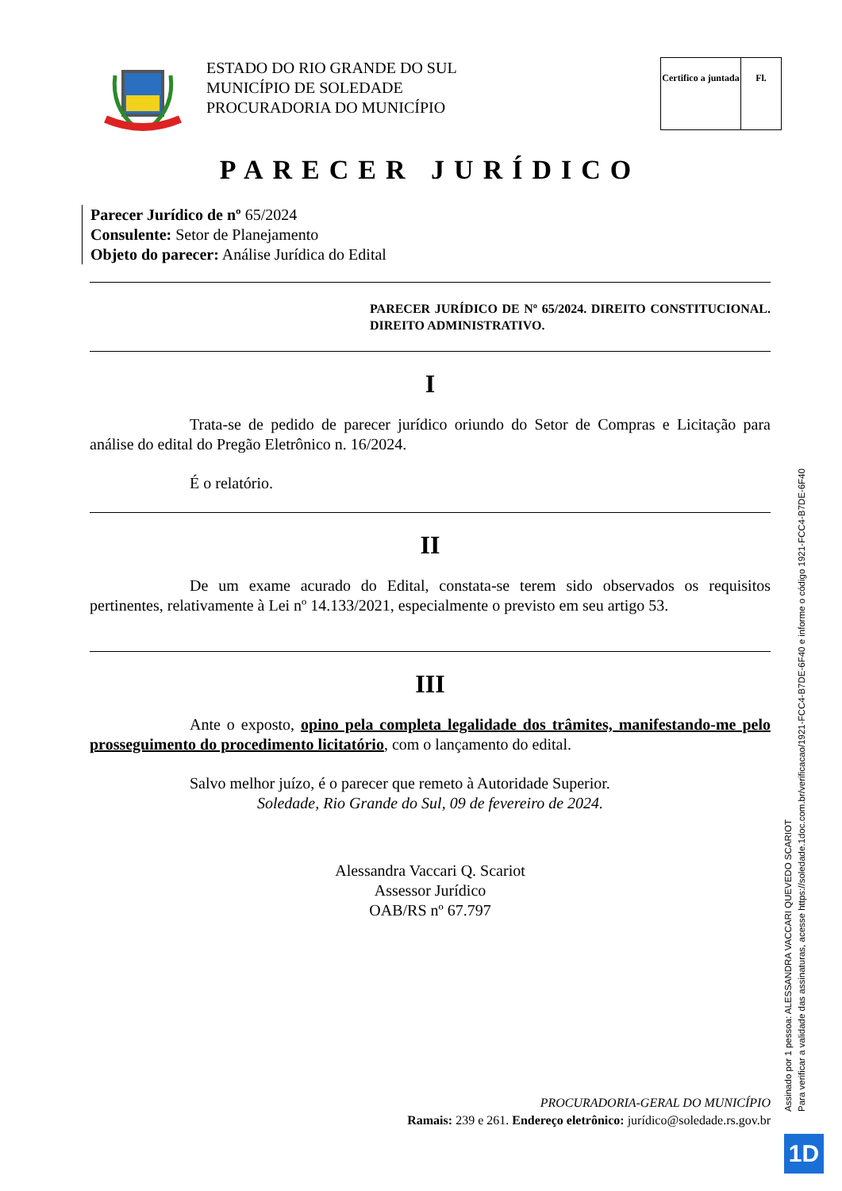ESTADO DO RIO GRANDE DO SUL
MUNICÍPIO DE SOLEDADE
PROCURADORIA DO MUNICÍPIO
Certifico a juntada
Fl.
PARECER JURÍDICO
Parecer Jurídico de nº 65/2024
Consulente: Setor de Planejamento
Objeto do parecer: Análise Jurídica do Edital
PARECER JURÍDICO DE Nº 65/2024. DIREITO CONSTITUCIONAL. DIREITO ADMINISTRATIVO.
I
Trata-se de pedido de parecer jurídico oriundo do Setor de Compras e Licitação para análise do edital do Pregão Eletrônico n. 16/2024.
É o relatório.
II
De um exame acurado do Edital, constata-se terem sido observados os requisitos pertinentes, relativamente à Lei nº 14.133/2021, especialmente o previsto em seu artigo 53.
III
Ante o exposto, opino pela completa legalidade dos trâmites, manifestando-me pelo prosseguimento do procedimento licitatório, com o lançamento do edital.
Salvo melhor juízo, é o parecer que remeto à Autoridade Superior.
Soledade, Rio Grande do Sul, 09 de fevereiro de 2024.
Alessandra Vaccari Q. Scariot
Assessor Jurídico
OAB/RS nº 67.797
PROCURADORIA-GERAL DO MUNICÍPIO
Ramais: 239 e 261. Endereço eletrônico: jurídico@soledade.rs.gov.br
Assinado por 1 pessoa: ALESSANDRA VACCARI QUEVEDO SCARIOT
Para verificar a validade das assinaturas, acesse https://soledade.1doc.com.br/verificacao/1921-FCC4-B7DE-6F40 e informe o código 1921-FCC4-B7DE-6F40
1D